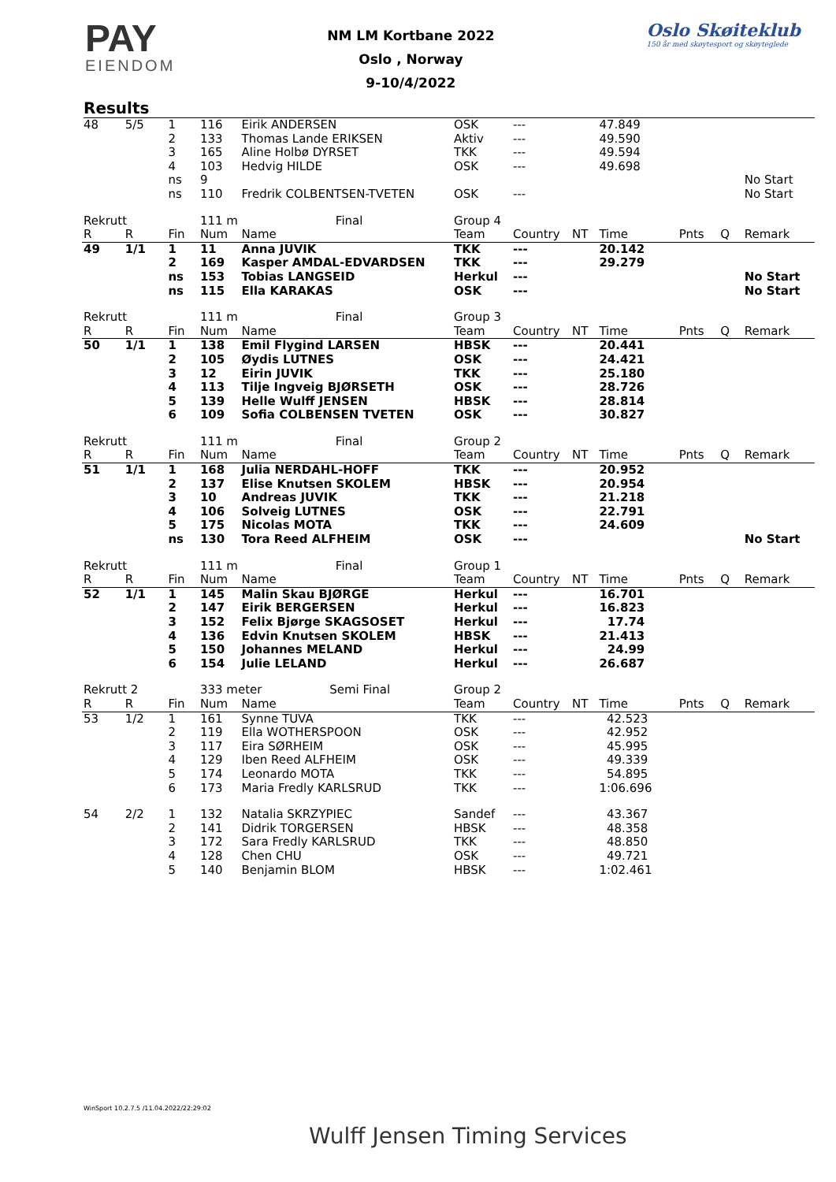PAY
EIENDOM
NM LM Kortbane 2022
Oslo , Norway
9-10/4/2022
Oslo Skøiteklub
150 år med skøytesport og skøyteglede
Results
| 48 | 5/5 | 1 | 116 | Eirik ANDERSEN | OSK | --- | | 47.849 | | | |
| | | 2 | 133 | Thomas Lande ERIKSEN | Aktiv | --- | | 49.590 | | | |
| | | 3 | 165 | Aline Holbø DYRSET | TKK | --- | | 49.594 | | | |
| | | 4 | 103 | Hedvig HILDE | OSK | --- | | 49.698 | | | |
| | | ns | 9 | | | | | | | | No Start |
| | | ns | 110 | Fredrik COLBENTSEN-TVETEN | OSK | --- | | | | | No Start |
| Rekrutt | | | 111 m Final | | Group 4 | | | | | | |
| R | R | Fin | Num | Name | Team | Country | NT | Time | Pnts | Q | Remark |
| 49 | 1/1 | 1 | 11 | Anna JUVIK | TKK | --- | | 20.142 | | | |
| | | 2 | 169 | Kasper AMDAL-EDVARDSEN | TKK | --- | | 29.279 | | | |
| | | ns | 153 | Tobias LANGSEID | Herkul | --- | | | | | No Start |
| | | ns | 115 | Ella KARAKAS | OSK | --- | | | | | No Start |
| Rekrutt | | | 111 m Final | | Group 3 | | | | | | |
| R | R | Fin | Num | Name | Team | Country | NT | Time | Pnts | Q | Remark |
| 50 | 1/1 | 1 | 138 | Emil Flygind LARSEN | HBSK | --- | | 20.441 | | | |
| | | 2 | 105 | Øydis LUTNES | OSK | --- | | 24.421 | | | |
| | | 3 | 12 | Eirin JUVIK | TKK | --- | | 25.180 | | | |
| | | 4 | 113 | Tilje Ingveig BJØRSETH | OSK | --- | | 28.726 | | | |
| | | 5 | 139 | Helle Wulff JENSEN | HBSK | --- | | 28.814 | | | |
| | | 6 | 109 | Sofia COLBENSEN TVETEN | OSK | --- | | 30.827 | | | |
| Rekrutt | | | 111 m Final | | Group 2 | | | | | | |
| R | R | Fin | Num | Name | Team | Country | NT | Time | Pnts | Q | Remark |
| 51 | 1/1 | 1 | 168 | Julia NERDAHL-HOFF | TKK | --- | | 20.952 | | | |
| | | 2 | 137 | Elise Knutsen SKOLEM | HBSK | --- | | 20.954 | | | |
| | | 3 | 10 | Andreas JUVIK | TKK | --- | | 21.218 | | | |
| | | 4 | 106 | Solveig LUTNES | OSK | --- | | 22.791 | | | |
| | | 5 | 175 | Nicolas MOTA | TKK | --- | | 24.609 | | | |
| | | ns | 130 | Tora Reed ALFHEIM | OSK | --- | | | | | No Start |
| Rekrutt | | | 111 m Final | | Group 1 | | | | | | |
| R | R | Fin | Num | Name | Team | Country | NT | Time | Pnts | Q | Remark |
| 52 | 1/1 | 1 | 145 | Malin Skau BJØRGE | Herkul | --- | | 16.701 | | | |
| | | 2 | 147 | Eirik BERGERSEN | Herkul | --- | | 16.823 | | | |
| | | 3 | 152 | Felix Bjørge SKAGSOSET | Herkul | --- | | 17.74 | | | |
| | | 4 | 136 | Edvin Knutsen SKOLEM | HBSK | --- | | 21.413 | | | |
| | | 5 | 150 | Johannes MELAND | Herkul | --- | | 24.99 | | | |
| | | 6 | 154 | Julie LELAND | Herkul | --- | | 26.687 | | | |
| Rekrutt 2 | | | 333 meter Semi Final | | Group 2 | | | | | | |
| R | R | Fin | Num | Name | Team | Country | NT | Time | Pnts | Q | Remark |
| 53 | 1/2 | 1 | 161 | Synne TUVA | TKK | --- | | 42.523 | | | |
| | | 2 | 119 | Ella WOTHERSPOON | OSK | --- | | 42.952 | | | |
| | | 3 | 117 | Eira SØRHEIM | OSK | --- | | 45.995 | | | |
| | | 4 | 129 | Iben Reed ALFHEIM | OSK | --- | | 49.339 | | | |
| | | 5 | 174 | Leonardo MOTA | TKK | --- | | 54.895 | | | |
| | | 6 | 173 | Maria Fredly KARLSRUD | TKK | --- | | 1:06.696 | | | |
| 54 | 2/2 | 1 | 132 | Natalia SKRZYPIEC | Sandef | --- | | 43.367 | | | |
| | | 2 | 141 | Didrik TORGERSEN | HBSK | --- | | 48.358 | | | |
| | | 3 | 172 | Sara Fredly KARLSRUD | TKK | --- | | 48.850 | | | |
| | | 4 | 128 | Chen CHU | OSK | --- | | 49.721 | | | |
| | | 5 | 140 | Benjamin BLOM | HBSK | --- | | 1:02.461 | | | |
WinSport 10.2.7.5 /11.04.2022/22:29:02
Wulff Jensen Timing Services